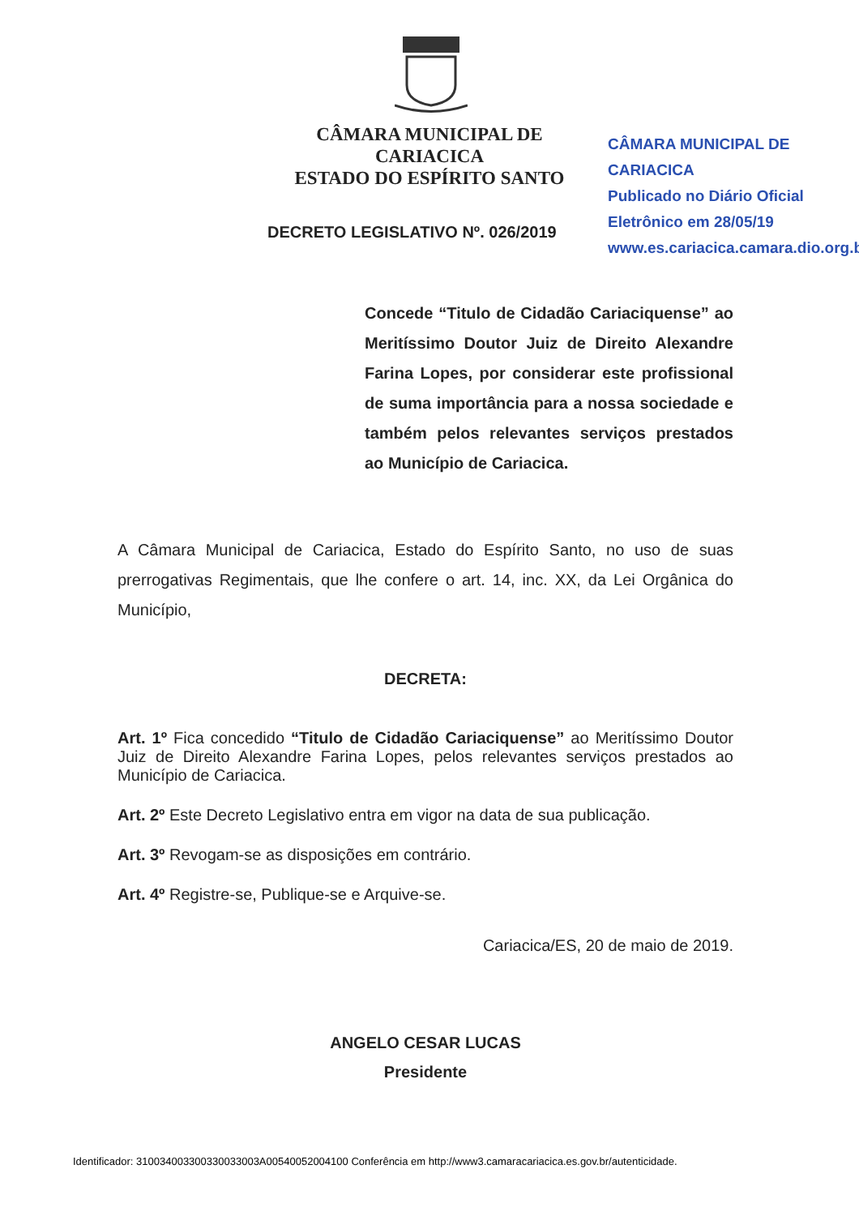CÂMARA MUNICIPAL DE CARIACICA
ESTADO DO ESPÍRITO SANTO
CÂMARA MUNICIPAL DE CARIACICA
Publicado no Diário Oficial
Eletrônico em 28/05/19
www.es.cariacica.camara.dio.org.br
DECRETO LEGISLATIVO Nº. 026/2019
Concede “Titulo de Cidadão Cariaciquense” ao Meritíssimo Doutor Juiz de Direito Alexandre Farina Lopes, por considerar este profissional de suma importância para a nossa sociedade e também pelos relevantes serviços prestados ao Município de Cariacica.
A Câmara Municipal de Cariacica, Estado do Espírito Santo, no uso de suas prerrogativas Regimentais, que lhe confere o art. 14, inc. XX, da Lei Orgânica do Município,
DECRETA:
Art. 1º Fica concedido “Titulo de Cidadão Cariaciquense” ao Meritíssimo Doutor Juiz de Direito Alexandre Farina Lopes, pelos relevantes serviços prestados ao Município de Cariacica.
Art. 2º Este Decreto Legislativo entra em vigor na data de sua publicação.
Art. 3º Revogam-se as disposições em contrário.
Art. 4º Registre-se, Publique-se e Arquive-se.
Cariacica/ES, 20 de maio de 2019.
ANGELO CESAR LUCAS
Presidente
Identificador: 310034003300330033003A00540052004100 Conferência em http://www3.camaracariacica.es.gov.br/autenticidade.